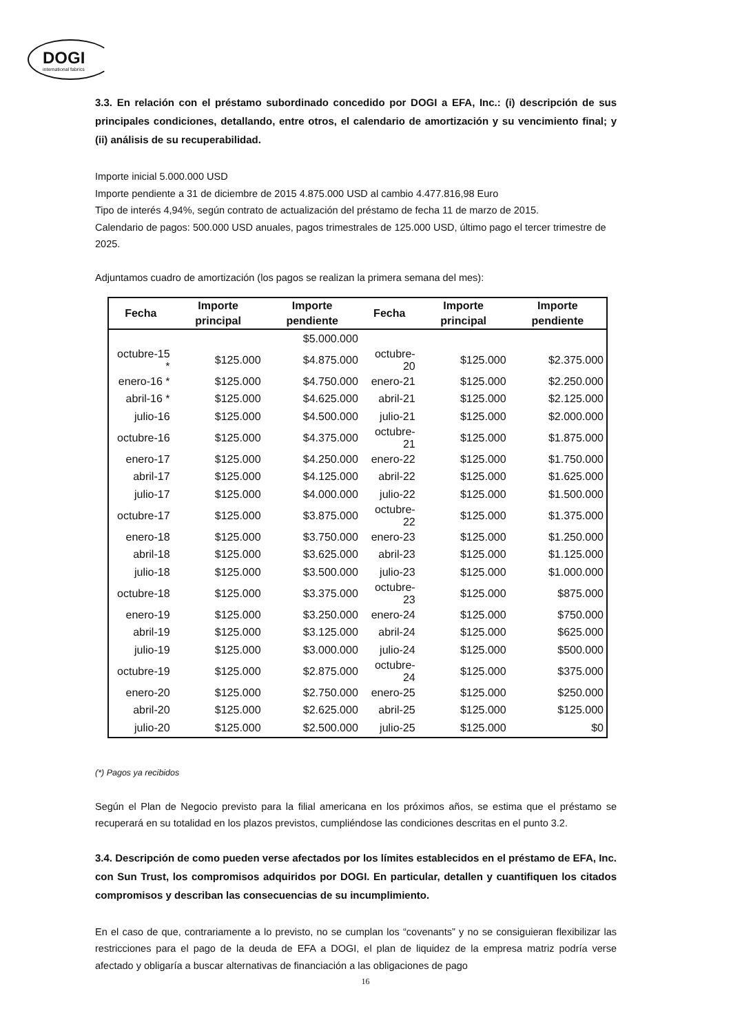DOGI
international fabrics
3.3. En relación con el préstamo subordinado concedido por DOGI a EFA, Inc.: (i) descripción de sus principales condiciones, detallando, entre otros, el calendario de amortización y su vencimiento final; y (ii) análisis de su recuperabilidad.
Importe inicial 5.000.000 USD
Importe pendiente a 31 de diciembre de 2015 4.875.000 USD al cambio 4.477.816,98 Euro
Tipo de interés 4,94%, según contrato de actualización del préstamo de fecha 11 de marzo de 2015.
Calendario de pagos: 500.000 USD anuales, pagos trimestrales de 125.000 USD, último pago el tercer trimestre de 2025.
Adjuntamos cuadro de amortización (los pagos se realizan la primera semana del mes):
| Fecha | Importe principal | Importe pendiente | Fecha | Importe principal | Importe pendiente |
| --- | --- | --- | --- | --- | --- |
| | | $5.000.000 | | | |
| octubre-15 * | $125.000 | $4.875.000 | octubre-20 | $125.000 | $2.375.000 |
| enero-16 * | $125.000 | $4.750.000 | enero-21 | $125.000 | $2.250.000 |
| abril-16 * | $125.000 | $4.625.000 | abril-21 | $125.000 | $2.125.000 |
| julio-16 | $125.000 | $4.500.000 | julio-21 | $125.000 | $2.000.000 |
| octubre-16 | $125.000 | $4.375.000 | octubre-21 | $125.000 | $1.875.000 |
| enero-17 | $125.000 | $4.250.000 | enero-22 | $125.000 | $1.750.000 |
| abril-17 | $125.000 | $4.125.000 | abril-22 | $125.000 | $1.625.000 |
| julio-17 | $125.000 | $4.000.000 | julio-22 | $125.000 | $1.500.000 |
| octubre-17 | $125.000 | $3.875.000 | octubre-22 | $125.000 | $1.375.000 |
| enero-18 | $125.000 | $3.750.000 | enero-23 | $125.000 | $1.250.000 |
| abril-18 | $125.000 | $3.625.000 | abril-23 | $125.000 | $1.125.000 |
| julio-18 | $125.000 | $3.500.000 | julio-23 | $125.000 | $1.000.000 |
| octubre-18 | $125.000 | $3.375.000 | octubre-23 | $125.000 | $875.000 |
| enero-19 | $125.000 | $3.250.000 | enero-24 | $125.000 | $750.000 |
| abril-19 | $125.000 | $3.125.000 | abril-24 | $125.000 | $625.000 |
| julio-19 | $125.000 | $3.000.000 | julio-24 | $125.000 | $500.000 |
| octubre-19 | $125.000 | $2.875.000 | octubre-24 | $125.000 | $375.000 |
| enero-20 | $125.000 | $2.750.000 | enero-25 | $125.000 | $250.000 |
| abril-20 | $125.000 | $2.625.000 | abril-25 | $125.000 | $125.000 |
| julio-20 | $125.000 | $2.500.000 | julio-25 | $125.000 | $0 |
(*) Pagos ya recibidos
Según el Plan de Negocio previsto para la filial americana en los próximos años, se estima que el préstamo se recuperará en su totalidad en los plazos previstos, cumpliéndose las condiciones descritas en el punto 3.2.
3.4. Descripción de como pueden verse afectados por los límites establecidos en el préstamo de EFA, Inc. con Sun Trust, los compromisos adquiridos por DOGI. En particular, detallen y cuantifiquen los citados compromisos y describan las consecuencias de su incumplimiento.
En el caso de que, contrariamente a lo previsto, no se cumplan los “covenants” y no se consiguieran flexibilizar las restricciones para el pago de la deuda de EFA a DOGI, el plan de liquidez de la empresa matriz podría verse afectado y obligaría a buscar alternativas de financiación a las obligaciones de pago
16